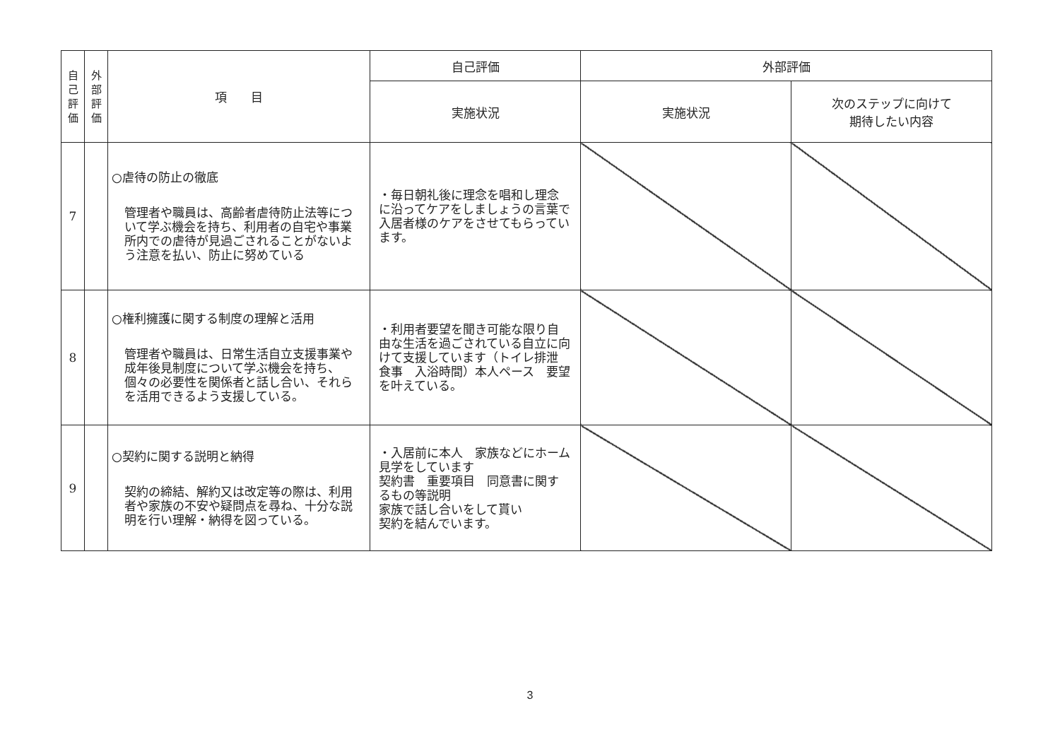| 自 己 評 価 | 外 部 評 価 | 項 目 | 自己評価 | 外部評価 | |
| --- | --- | --- | --- | --- | --- |
| | | | 実施状況 | 実施状況 | 次のステップに向けて 期待したい内容 |
| 7 | | ○虐待の防止の徹底 管理者や職員は、高齢者虐待防止法等について学ぶ機会を持ち、利用者の自宅や事業所内での虐待が見過ごされることがないよう注意を払い、防止に努めている | ・毎日朝礼後に理念を唱和し理念に沿ってケアをしましょうの言葉で入居者様のケアをさせてもらっています。 | | |
| 8 | | ○権利擁護に関する制度の理解と活用 管理者や職員は、日常生活自立支援事業や成年後見制度について学ぶ機会を持ち、個々の必要性を関係者と話し合い、それらを活用できるよう支援している。 | ・利用者要望を聞き可能な限り自由な生活を過ごされている自立に向けて支援しています（トイレ排泄 食事 入浴時間）本人ペース 要望を叶えている。 | | |
| 9 | | ○契約に関する説明と納得 契約の締結、解約又は改定等の際は、利用者や家族の不安や疑問点を尋ね、十分な説明を行い理解・納得を図っている。 | ・入居前に本人 家族などにホーム見学をしています 契約書 重要項目 同意書に関するもの等説明 家族で話し合いをして貰い 契約を結んでいます。 | | |
3